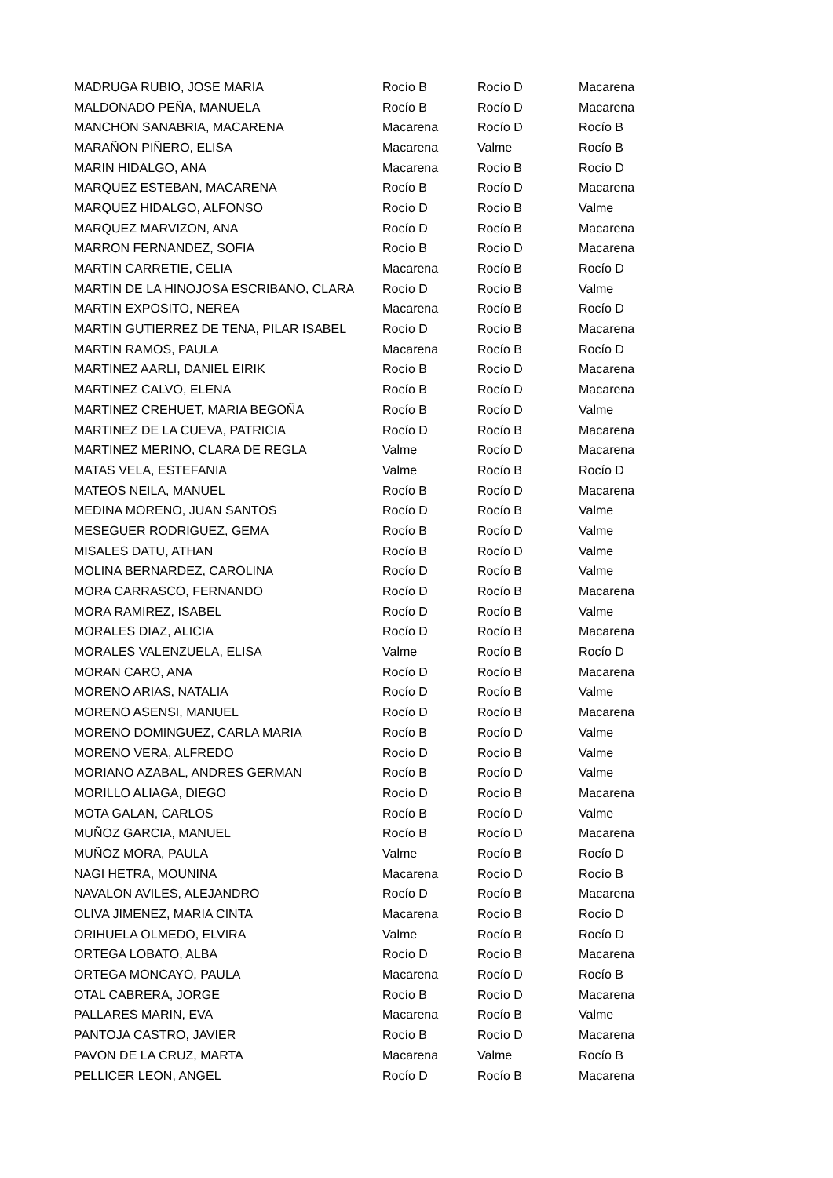| MADRUGA RUBIO, JOSE MARIA | Rocío B | Rocío D | Macarena |
| MALDONADO PEÑA, MANUELA | Rocío B | Rocío D | Macarena |
| MANCHON SANABRIA, MACARENA | Macarena | Rocío D | Rocío B |
| MARAÑON PIÑERO, ELISA | Macarena | Valme | Rocío B |
| MARIN HIDALGO, ANA | Macarena | Rocío B | Rocío D |
| MARQUEZ ESTEBAN, MACARENA | Rocío B | Rocío D | Macarena |
| MARQUEZ HIDALGO, ALFONSO | Rocío D | Rocío B | Valme |
| MARQUEZ MARVIZON, ANA | Rocío D | Rocío B | Macarena |
| MARRON FERNANDEZ, SOFIA | Rocío B | Rocío D | Macarena |
| MARTIN CARRETIE, CELIA | Macarena | Rocío B | Rocío D |
| MARTIN DE LA HINOJOSA ESCRIBANO, CLARA | Rocío D | Rocío B | Valme |
| MARTIN EXPOSITO, NEREA | Macarena | Rocío B | Rocío D |
| MARTIN GUTIERREZ DE TENA, PILAR ISABEL | Rocío D | Rocío B | Macarena |
| MARTIN RAMOS, PAULA | Macarena | Rocío B | Rocío D |
| MARTINEZ AARLI, DANIEL EIRIK | Rocío B | Rocío D | Macarena |
| MARTINEZ CALVO, ELENA | Rocío B | Rocío D | Macarena |
| MARTINEZ CREHUET, MARIA BEGOÑA | Rocío B | Rocío D | Valme |
| MARTINEZ DE LA CUEVA, PATRICIA | Rocío D | Rocío B | Macarena |
| MARTINEZ MERINO, CLARA DE REGLA | Valme | Rocío D | Macarena |
| MATAS VELA, ESTEFANIA | Valme | Rocío B | Rocío D |
| MATEOS NEILA, MANUEL | Rocío B | Rocío D | Macarena |
| MEDINA MORENO, JUAN SANTOS | Rocío D | Rocío B | Valme |
| MESEGUER RODRIGUEZ, GEMA | Rocío B | Rocío D | Valme |
| MISALES DATU, ATHAN | Rocío B | Rocío D | Valme |
| MOLINA BERNARDEZ, CAROLINA | Rocío D | Rocío B | Valme |
| MORA CARRASCO, FERNANDO | Rocío D | Rocío B | Macarena |
| MORA RAMIREZ, ISABEL | Rocío D | Rocío B | Valme |
| MORALES DIAZ, ALICIA | Rocío D | Rocío B | Macarena |
| MORALES VALENZUELA, ELISA | Valme | Rocío B | Rocío D |
| MORAN CARO, ANA | Rocío D | Rocío B | Macarena |
| MORENO ARIAS, NATALIA | Rocío D | Rocío B | Valme |
| MORENO ASENSI, MANUEL | Rocío D | Rocío B | Macarena |
| MORENO DOMINGUEZ, CARLA MARIA | Rocío B | Rocío D | Valme |
| MORENO VERA, ALFREDO | Rocío D | Rocío B | Valme |
| MORIANO AZABAL, ANDRES GERMAN | Rocío B | Rocío D | Valme |
| MORILLO ALIAGA, DIEGO | Rocío D | Rocío B | Macarena |
| MOTA GALAN, CARLOS | Rocío B | Rocío D | Valme |
| MUÑOZ GARCIA, MANUEL | Rocío B | Rocío D | Macarena |
| MUÑOZ MORA, PAULA | Valme | Rocío B | Rocío D |
| NAGI HETRA, MOUNINA | Macarena | Rocío D | Rocío B |
| NAVALON AVILES, ALEJANDRO | Rocío D | Rocío B | Macarena |
| OLIVA JIMENEZ, MARIA CINTA | Macarena | Rocío B | Rocío D |
| ORIHUELA OLMEDO, ELVIRA | Valme | Rocío B | Rocío D |
| ORTEGA LOBATO, ALBA | Rocío D | Rocío B | Macarena |
| ORTEGA MONCAYO, PAULA | Macarena | Rocío D | Rocío B |
| OTAL CABRERA, JORGE | Rocío B | Rocío D | Macarena |
| PALLARES MARIN, EVA | Macarena | Rocío B | Valme |
| PANTOJA CASTRO, JAVIER | Rocío B | Rocío D | Macarena |
| PAVON DE LA CRUZ, MARTA | Macarena | Valme | Rocío B |
| PELLICER LEON, ANGEL | Rocío D | Rocío B | Macarena |